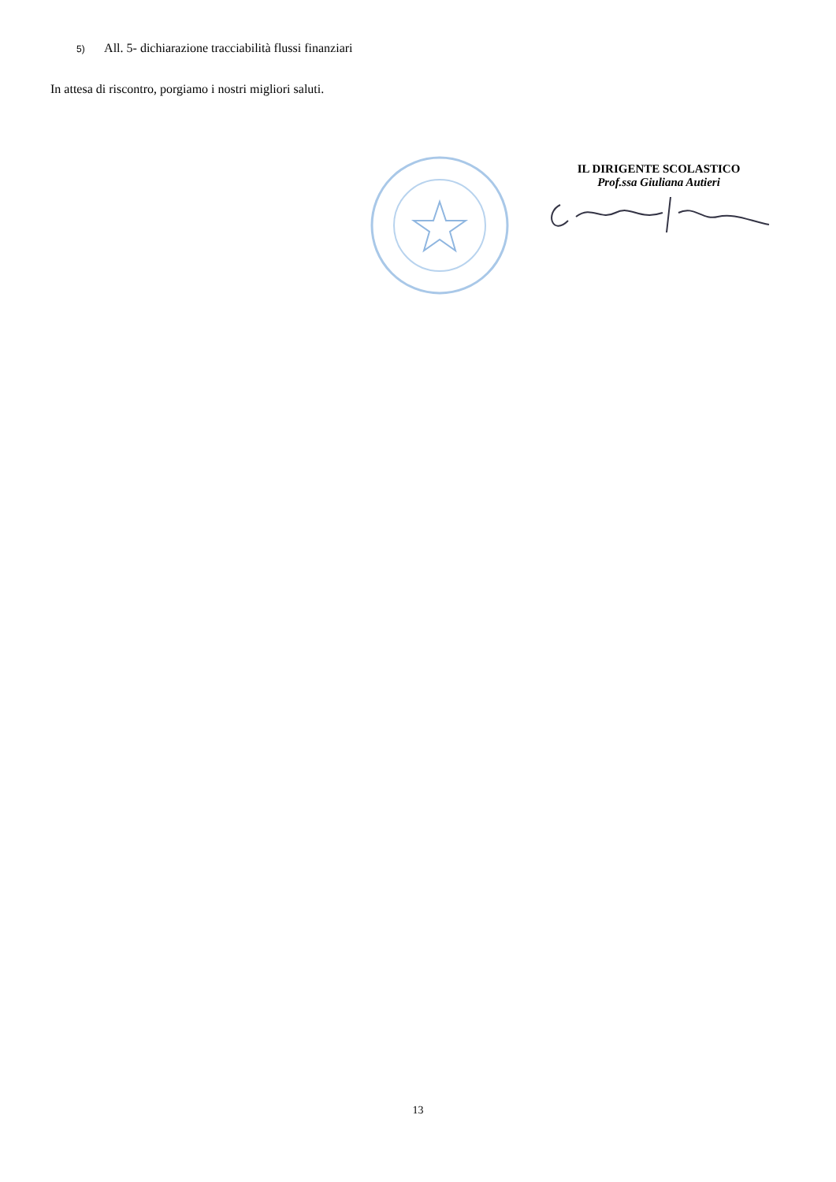5) All. 5- dichiarazione tracciabilità flussi finanziari
In attesa di riscontro, porgiamo i nostri migliori saluti.
IL DIRIGENTE SCOLASTICO
Prof.ssa Giuliana Autieri
13